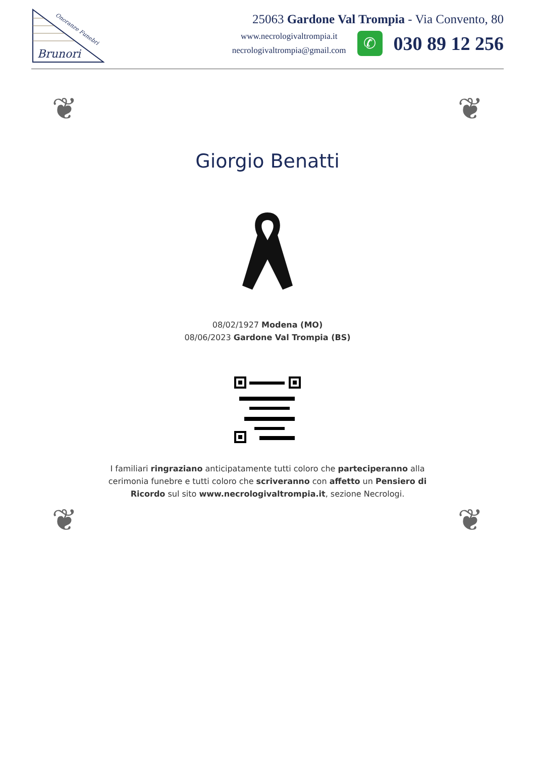Brunori
Onoranze Funebri
25063 Gardone Val Trompia - Via Convento, 80
www.necrologivaltrompia.it
necrologivaltrompia@gmail.com
✆
030 89 12 256
❦ ❦
❦ ❦
Giorgio Benatti
08/02/1927 Modena (MO)
08/06/2023 Gardone Val Trompia (BS)
I familiari ringraziano anticipatamente tutti coloro che parteciperanno alla cerimonia funebre e tutti coloro che scriveranno con affetto un Pensiero di Ricordo sul sito www.necrologivaltrompia.it, sezione Necrologi.